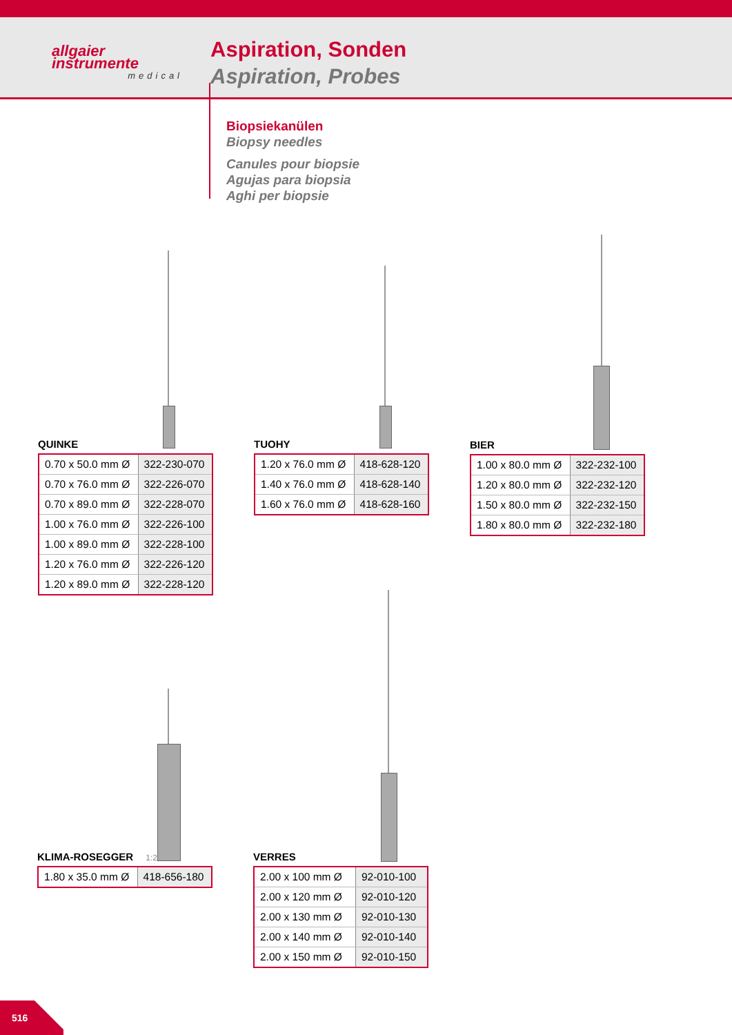allgaier
instrumente
medical
Aspiration, Sonden
Aspiration, Probes
Biopsiekanülen
Biopsy needles
Canules pour biopsie
Agujas para biopsia
Aghi per biopsie
QUINKE
| 0.70 x 50.0 mm Ø | 322-230-070 |
| 0.70 x 76.0 mm Ø | 322-226-070 |
| 0.70 x 89.0 mm Ø | 322-228-070 |
| 1.00 x 76.0 mm Ø | 322-226-100 |
| 1.00 x 89.0 mm Ø | 322-228-100 |
| 1.20 x 76.0 mm Ø | 322-226-120 |
| 1.20 x 89.0 mm Ø | 322-228-120 |
TUOHY
| 1.20 x 76.0 mm Ø | 418-628-120 |
| 1.40 x 76.0 mm Ø | 418-628-140 |
| 1.60 x 76.0 mm Ø | 418-628-160 |
BIER
| 1.00 x 80.0 mm Ø | 322-232-100 |
| 1.20 x 80.0 mm Ø | 322-232-120 |
| 1.50 x 80.0 mm Ø | 322-232-150 |
| 1.80 x 80.0 mm Ø | 322-232-180 |
KLIMA-ROSEGGER 1:2
| 1.80 x 35.0 mm Ø | 418-656-180 |
VERRES
| 2.00 x 100 mm Ø | 92-010-100 |
| 2.00 x 120 mm Ø | 92-010-120 |
| 2.00 x 130 mm Ø | 92-010-130 |
| 2.00 x 140 mm Ø | 92-010-140 |
| 2.00 x 150 mm Ø | 92-010-150 |
516